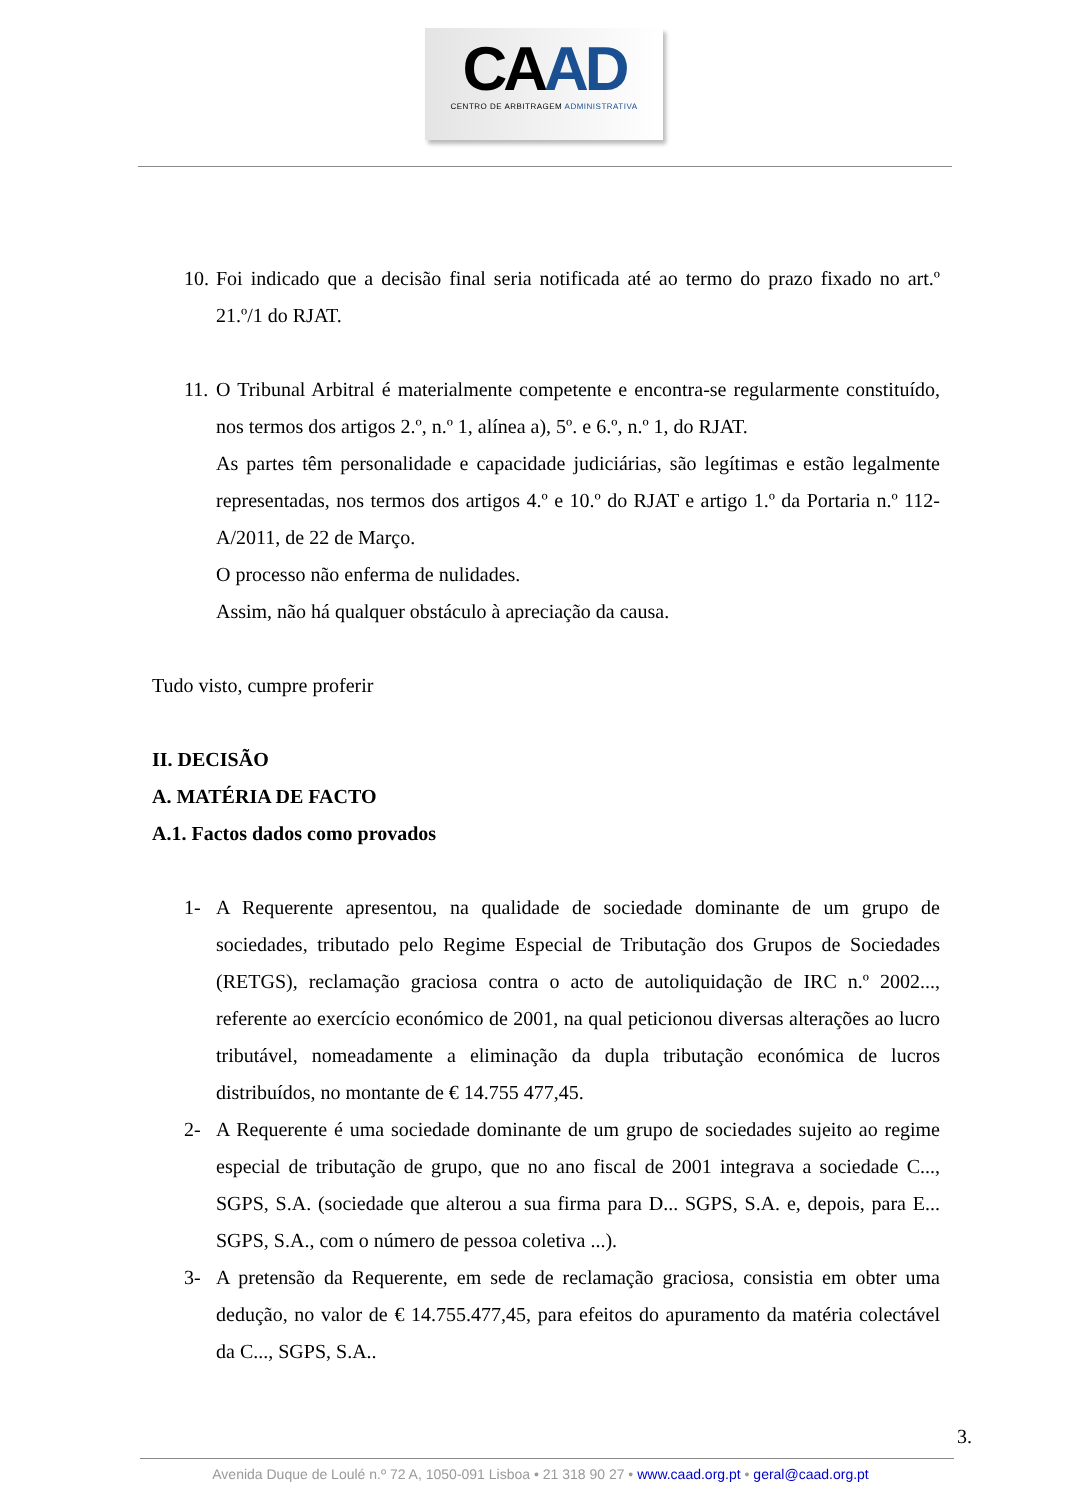CAAD
CENTRO DE ARBITRAGEM ADMINISTRATIVA
10.
Foi indicado que a decisão final seria notificada até ao termo do prazo fixado no art.º 21.º/1 do RJAT.
11.
O Tribunal Arbitral é materialmente competente e encontra-se regularmente constituído, nos termos dos artigos 2.º, n.º 1, alínea a), 5º. e 6.º, n.º 1, do RJAT.
As partes têm personalidade e capacidade judiciárias, são legítimas e estão legalmente representadas, nos termos dos artigos 4.º e 10.º do RJAT e artigo 1.º da Portaria n.º 112-A/2011, de 22 de Março.
O processo não enferma de nulidades.
Assim, não há qualquer obstáculo à apreciação da causa.
Tudo visto, cumpre proferir
II. DECISÃO
A. MATÉRIA DE FACTO
A.1. Factos dados como provados
1- A Requerente apresentou, na qualidade de sociedade dominante de um grupo de sociedades, tributado pelo Regime Especial de Tributação dos Grupos de Sociedades (RETGS), reclamação graciosa contra o acto de autoliquidação de IRC n.º 2002..., referente ao exercício económico de 2001, na qual peticionou diversas alterações ao lucro tributável, nomeadamente a eliminação da dupla tributação económica de lucros distribuídos, no montante de € 14.755 477,45.
2- A Requerente é uma sociedade dominante de um grupo de sociedades sujeito ao regime especial de tributação de grupo, que no ano fiscal de 2001 integrava a sociedade C..., SGPS, S.A. (sociedade que alterou a sua firma para D... SGPS, S.A. e, depois, para E... SGPS, S.A., com o número de pessoa coletiva ...).
3- A pretensão da Requerente, em sede de reclamação graciosa, consistia em obter uma dedução, no valor de € 14.755.477,45, para efeitos do apuramento da matéria colectável da C..., SGPS, S.A..
3.
Avenida Duque de Loulé n.º 72 A, 1050-091 Lisboa • 21 318 90 27 • www.caad.org.pt • geral@caad.org.pt